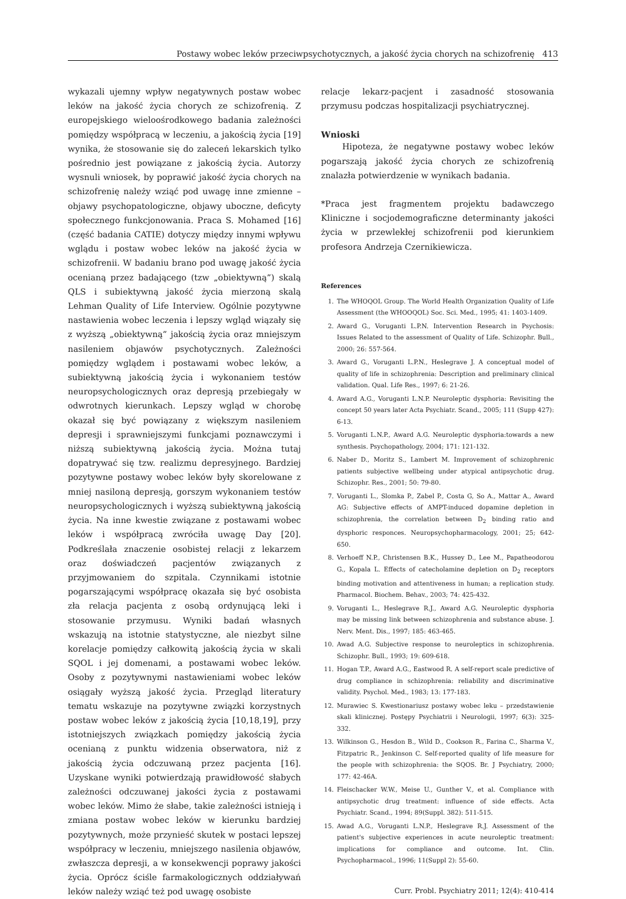Postawy wobec leków przeciwpsychotycznych, a jakość życia chorych na schizofrenię 413
wykazali ujemny wpływ negatywnych postaw wobec leków na jakość życia chorych ze schizofrenią. Z europejskiego wieloośrodkowego badania zależności pomiędzy współpracą w leczeniu, a jakością życia [19] wynika, że stosowanie się do zaleceń lekarskich tylko pośrednio jest powiązane z jakością życia. Autorzy wysnuli wniosek, by poprawić jakość życia chorych na schizofrenię należy wziąć pod uwagę inne zmienne – objawy psychopatologiczne, objawy uboczne, deficyty społecznego funkcjonowania. Praca S. Mohamed [16] (część badania CATIE) dotyczy między innymi wpływu wglądu i postaw wobec leków na jakość życia w schizofrenii. W badaniu brano pod uwagę jakość życia ocenianą przez badającego (tzw „obiektywną”) skalą QLS i subiektywną jakość życia mierzoną skalą Lehman Quality of Life Interview. Ogólnie pozytywne nastawienia wobec leczenia i lepszy wgląd wiązały się z wyższą „obiektywną” jakością życia oraz mniejszym nasileniem objawów psychotycznych. Zależności pomiędzy wglądem i postawami wobec leków, a subiektywną jakością życia i wykonaniem testów neuropsychologicznych oraz depresją przebiegały w odwrotnych kierunkach. Lepszy wgląd w chorobę okazał się być powiązany z większym nasileniem depresji i sprawniejszymi funkcjami poznawczymi i niższą subiektywną jakością życia. Można tutaj dopatrywać się tzw. realizmu depresyjnego. Bardziej pozytywne postawy wobec leków były skorelowane z mniej nasiloną depresją, gorszym wykonaniem testów neuropsychologicznych i wyższą subiektywną jakością życia. Na inne kwestie związane z postawami wobec leków i współpracą zwróciła uwagę Day [20]. Podkreślała znaczenie osobistej relacji z lekarzem oraz doświadczeń pacjentów związanych z przyjmowaniem do szpitala. Czynnikami istotnie pogarszającymi współpracę okazała się być osobista zła relacja pacjenta z osobą ordynującą leki i stosowanie przymusu. Wyniki badań własnych wskazują na istotnie statystyczne, ale niezbyt silne korelacje pomiędzy całkowitą jakością życia w skali SQOL i jej domenami, a postawami wobec leków. Osoby z pozytywnymi nastawieniami wobec leków osiągały wyższą jakość życia. Przegląd literatury tematu wskazuje na pozytywne związki korzystnych postaw wobec leków z jakością życia [10,18,19], przy istotniejszych związkach pomiędzy jakością życia ocenianą z punktu widzenia obserwatora, niż z jakością życia odczuwaną przez pacjenta [16]. Uzyskane wyniki potwierdzają prawidłowość słabych zależności odczuwanej jakości życia z postawami wobec leków. Mimo że słabe, takie zależności istnieją i zmiana postaw wobec leków w kierunku bardziej pozytywnych, może przynieść skutek w postaci lepszej współpracy w leczeniu, mniejszego nasilenia objawów, zwłaszcza depresji, a w konsekwencji poprawy jakości życia. Oprócz ściśle farmakologicznych oddziaływań leków należy wziąć też pod uwagę osobiste
relacje lekarz-pacjent i zasadność stosowania przymusu podczas hospitalizacji psychiatrycznej.
Wnioski
Hipoteza, że negatywne postawy wobec leków pogarszają jakość życia chorych ze schizofrenią znalazła potwierdzenie w wynikach badania.
*Praca jest fragmentem projektu badawczego Kliniczne i socjodemograficzne determinanty jakości życia w przewlekłej schizofrenii pod kierunkiem profesora Andrzeja Czernikiewicza.
References
1. The WHOQOL Group. The World Health Organization Quality of Life Assessment (the WHOOQOL) Soc. Sci. Med., 1995; 41: 1403-1409.
2. Award G., Voruganti L.P.N. Intervention Research in Psychosis: Issues Related to the assessment of Quality of Life. Schizophr. Bull., 2000; 26: 557-564.
3. Award G., Voruganti L.P.N., Heslegrave J. A conceptual model of quality of life in schizophrenia: Description and preliminary clinical validation. Qual. Life Res., 1997; 6: 21-26.
4. Award A.G., Voruganti L.N.P. Neuroleptic dysphoria: Revisiting the concept 50 years later Acta Psychiatr. Scand., 2005; 111 (Supp 427): 6-13.
5. Voruganti L.N.P., Award A.G. Neuroleptic dysphoria:towards a new synthesis. Psychopathology, 2004; 171: 121-132.
6. Naber D., Moritz S., Lambert M. Improvement of schizophrenic patients subjective wellbeing under atypical antipsychotic drug. Schizophr. Res., 2001; 50: 79-80.
7. Voruganti L., Slomka P., Zabel P., Costa G, So A., Mattar A., Award AG: Subjective effects of AMPT-induced dopamine depletion in schizophrenia, the correlation between D<sub>2</sub> binding ratio and dysphoric responces. Neuropsychopharmacology, 2001; 25; 642-650.
8. Verhoeff N.P., Christensen B.K., Hussey D., Lee M., Papatheodorou G., Kopala L. Effects of catecholamine depletion on D<sub>2</sub> receptors binding motivation and attentiveness in human; a replication study. Pharmacol. Biochem. Behav., 2003; 74: 425-432.
9. Voruganti L., Heslegrave R.J., Award A.G. Neuroleptic dysphoria may be missing link between schizophrenia and substance abuse. J. Nerv. Ment. Dis., 1997; 185: 463-465.
10. Awad A.G. Subjective response to neuroleptics in schizophrenia. Schizophr. Bull., 1993; 19: 609-618.
11. Hogan T.P., Award A.G., Eastwood R. A self-report scale predictive of drug compliance in schizophrenia: reliability and discriminative validity. Psychol. Med., 1983; 13: 177-183.
12. Murawiec S. Kwestionariusz postawy wobec leku – przedstawienie skali klinicznej. Postępy Psychiatrii i Neurologii, 1997; 6(3): 325-332.
13. Wilkinson G., Hesdon B., Wild D., Cookson R., Farina C., Sharma V., Fitzpatric R., Jenkinson C. Self-reported quality of life measure for the people with schizophrenia: the SQOS. Br. J Psychiatry, 2000; 177: 42-46A.
14. Fleischacker W.W., Meise U., Gunther V., et al. Compliance with antipsychotic drug treatment: influence of side effects. Acta Psychiatr. Scand., 1994; 89(Suppl. 382): 511-515.
15. Awad A.G., Voruganti L.N.P., Heslegrave R.J. Assessment of the patient's subjective experiences in acute neuroleptic treatment: implications for compliance and outcome. Int. Clin. Psychopharmacol., 1996; 11(Suppl 2): 55-60.
Curr. Probl. Psychiatry 2011; 12(4): 410-414